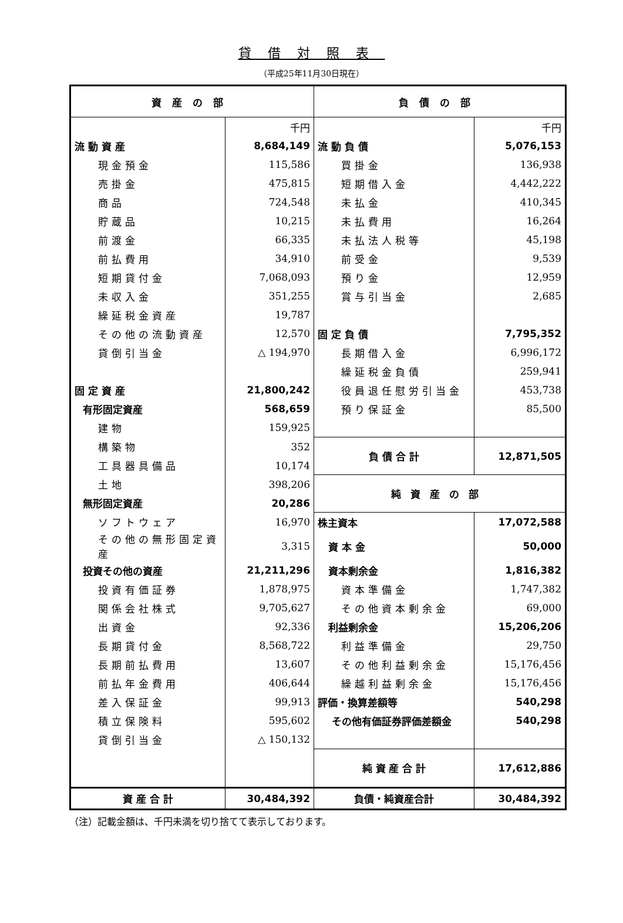貸借対照表
（平成25年11月30日現在）
| 資産の部 | | 負債の部 | |
| --- | --- | --- | --- |
| | 千円 | | 千円 |
| 流 動 資 産 | 8,684,149 | 流 動 負 債 | 5,076,153 |
| 現金預金 | 115,586 | 買掛金 | 136,938 |
| 売掛金 | 475,815 | 短期借入金 | 4,442,222 |
| 商品 | 724,548 | 未払金 | 410,345 |
| 貯蔵品 | 10,215 | 未払費用 | 16,264 |
| 前渡金 | 66,335 | 未払法人税等 | 45,198 |
| 前払費用 | 34,910 | 前受金 | 9,539 |
| 短期貸付金 | 7,068,093 | 預り金 | 12,959 |
| 未収入金 | 351,255 | 賞与引当金 | 2,685 |
| 繰延税金資産 | 19,787 | | |
| その他の流動資産 | 12,570 | 固 定 負 債 | 7,795,352 |
| 貸倒引当金 | △ 194,970 | 長期借入金 | 6,996,172 |
| | | 繰延税金負債 | 259,941 |
| 固 定 資 産 | 21,800,242 | 役員退任慰労引当金 | 453,738 |
| 有形固定資産 | 568,659 | 預り保証金 | 85,500 |
| 建物 | 159,925 | | |
| 構築物 | 352 | 負 債 合 計 | 12,871,505 |
| 工具器具備品 | 10,174 | | |
| 土地 | 398,206 | 純資産の部 | |
| 無形固定資産 | 20,286 | | |
| ソフトウェア | 16,970 | 株主資本 | 17,072,588 |
| その他の無形固定資産 | 3,315 | 資 本 金 | 50,000 |
| 投資その他の資産 | 21,211,296 | 資本剰余金 | 1,816,382 |
| 投資有価証券 | 1,878,975 | 資本準備金 | 1,747,382 |
| 関係会社株式 | 9,705,627 | その他資本剰余金 | 69,000 |
| 出資金 | 92,336 | 利益剰余金 | 15,206,206 |
| 長期貸付金 | 8,568,722 | 利益準備金 | 29,750 |
| 長期前払費用 | 13,607 | その他利益剰余金 | 15,176,456 |
| 前払年金費用 | 406,644 | 繰越利益剰余金 | 15,176,456 |
| 差入保証金 | 99,913 | 評価・換算差額等 | 540,298 |
| 積立保険料 | 595,602 | その他有価証券評価差額金 | 540,298 |
| 貸倒引当金 | △ 150,132 | | |
| | | 純 資 産 合 計 | 17,612,886 |
| 資 産 合 計 | 30,484,392 | 負債・純資産合計 | 30,484,392 |
（注）記載金額は、千円未満を切り捨てて表示しております。